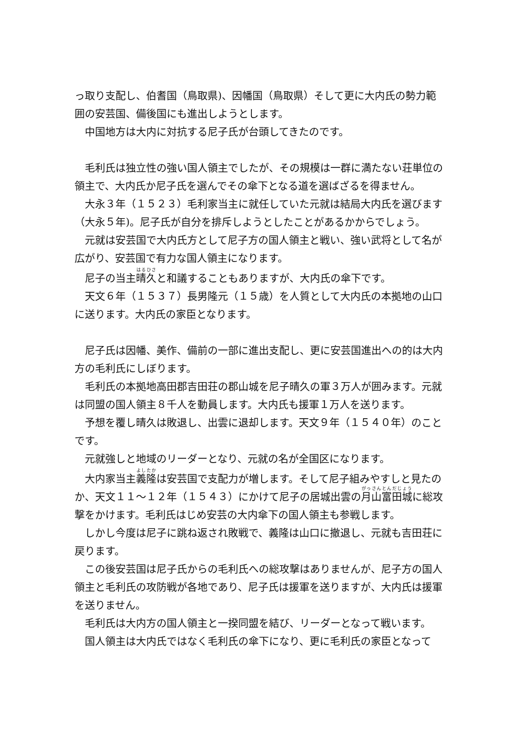っ取り支配し、伯耆国（鳥取県)、因幡国（鳥取県）そして更に大内氏の勢力範囲の安芸国、備後国にも進出しようとします。
　中国地方は大内に対抗する尼子氏が台頭してきたのです。
　毛利氏は独立性の強い国人領主でしたが、その規模は一群に満たない荘単位の領主で、大内氏か尼子氏を選んでその傘下となる道を選ばざるを得ません。
　大永３年（１５２３）毛利家当主に就任していた元就は結局大内氏を選びます（大永５年)。尼子氏が自分を排斥しようとしたことがあるかからでしょう。
　元就は安芸国で大内氏方として尼子方の国人領主と戦い、強い武将として名が広がり、安芸国で有力な国人領主になります。
　尼子の当主晴久と和議することもありますが、大内氏の傘下です。
　天文６年（１５３７）長男隆元（１５歳）を人質として大内氏の本拠地の山口に送ります。大内氏の家臣となります。
　尼子氏は因幡、美作、備前の一部に進出支配し、更に安芸国進出への的は大内方の毛利氏にしぼります。
　毛利氏の本拠地高田郡吉田荘の郡山城を尼子晴久の軍３万人が囲みます。元就は同盟の国人領主８千人を動員します。大内氏も援軍１万人を送ります。
　予想を覆し晴久は敗退し、出雲に退却します。天文９年（１５４０年）のことです。
　元就強しと地域のリーダーとなり、元就の名が全国区になります。
　大内家当主義隆は安芸国で支配力が増します。そして尼子組みやすしと見たのか、天文１１～１２年（１５４３）にかけて尼子の居城出雲の月山富田城に総攻撃をかけます。毛利氏はじめ安芸の大内傘下の国人領主も参戦します。
　しかし今度は尼子に跳ね返され敗戦で、義隆は山口に撤退し、元就も吉田荘に戻ります。
　この後安芸国は尼子氏からの毛利氏への総攻撃はありませんが、尼子方の国人領主と毛利氏の攻防戦が各地であり、尼子氏は援軍を送りますが、大内氏は援軍を送りません。
　毛利氏は大内方の国人領主と一揆同盟を結び、リーダーとなって戦います。
　国人領主は大内氏ではなく毛利氏の傘下になり、更に毛利氏の家臣となって